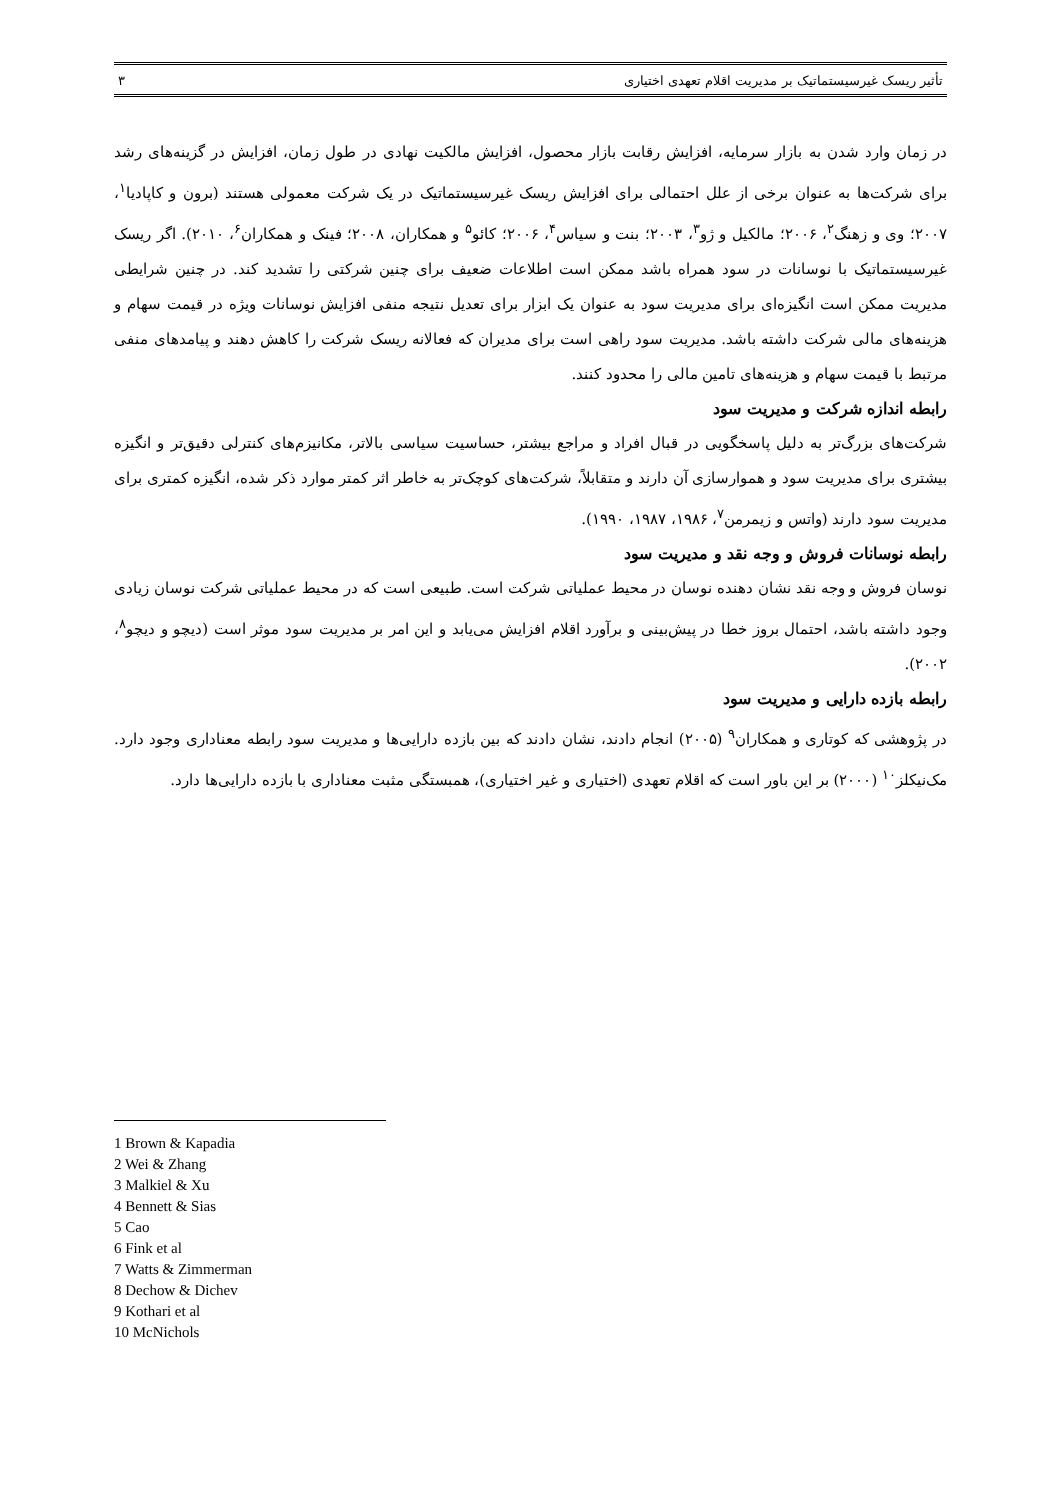تأثیر ریسک غیرسیستماتیک بر مدیریت اقلام تعهدی اختیاری ۳
در زمان وارد شدن به بازار سرمایه، افزایش رقابت بازار محصول، افزایش مالکیت نهادی در طول زمان، افزایش در گزینه‌های رشد برای شرکت‌ها به عنوان برخی از علل احتمالی برای افزایش ریسک غیرسیستماتیک در یک شرکت معمولی هستند (برون و کاپادیا<sup>۱</sup>، ۲۰۰۷؛ وی و زهنگ<sup>۲</sup>، ۲۰۰۶؛ مالکیل و ژو<sup>۳</sup>، ۲۰۰۳؛ بنت و سیاس<sup>۴</sup>، ۲۰۰۶؛ کائو<sup>۵</sup> و همکاران، ۲۰۰۸؛ فینک و همکاران<sup>۶</sup>، ۲۰۱۰). اگر ریسک غیرسیستماتیک با نوسانات در سود همراه باشد ممکن است اطلاعات ضعیف برای چنین شرکتی را تشدید کند. در چنین شرایطی مدیریت ممکن است انگیزه‌ای برای مدیریت سود به عنوان یک ابزار برای تعدیل نتیجه منفی افزایش نوسانات ویژه در قیمت سهام و هزینه‌های مالی شرکت داشته باشد. مدیریت سود راهی است برای مدیران که فعالانه ریسک شرکت را کاهش دهند و پیامدهای منفی مرتبط با قیمت سهام و هزینه‌های تامین مالی را محدود کنند.
رابطه اندازه شرکت و مدیریت سود
شرکت‌های بزرگ‌تر به دلیل پاسخگویی در قبال افراد و مراجع بیشتر، حساسیت سیاسی بالاتر، مکانیزم‌های کنترلی دقیق‌تر و انگیزه بیشتری برای مدیریت سود و هموارسازی آن دارند و متقابلاً، شرکت‌های کوچک‌تر به خاطر اثر کمتر موارد ذکر شده، انگیزه کمتری برای مدیریت سود دارند (واتس و زیمرمن<sup>۷</sup>، ۱۹۸۶، ۱۹۸۷، ۱۹۹۰).
رابطه نوسانات فروش و وجه نقد و مدیریت سود
نوسان فروش و وجه نقد نشان دهنده نوسان در محیط عملیاتی شرکت است. طبیعی است که در محیط عملیاتی شرکت نوسان زیادی وجود داشته باشد، احتمال بروز خطا در پیش‌بینی و برآورد اقلام افزایش می‌یابد و این امر بر مدیریت سود موثر است (دیچو و دیچو<sup>۸</sup>، ۲۰۰۲).
رابطه بازده دارایی و مدیریت سود
در پژوهشی که کوتاری و همکاران<sup>۹</sup> (۲۰۰۵) انجام دادند، نشان دادند که بین بازده دارایی‌ها و مدیریت سود رابطه معناداری وجود دارد. مک‌نیکلز<sup>۱۰</sup> (۲۰۰۰) بر این باور است که اقلام تعهدی (اختیاری و غیر اختیاری)، همبستگی مثبت معناداری با بازده دارایی‌ها دارد.
1 Brown & Kapadia
2 Wei & Zhang
3 Malkiel & Xu
4 Bennett & Sias
5 Cao
6 Fink et al
7 Watts & Zimmerman
8 Dechow & Dichev
9 Kothari et al
10 McNichols